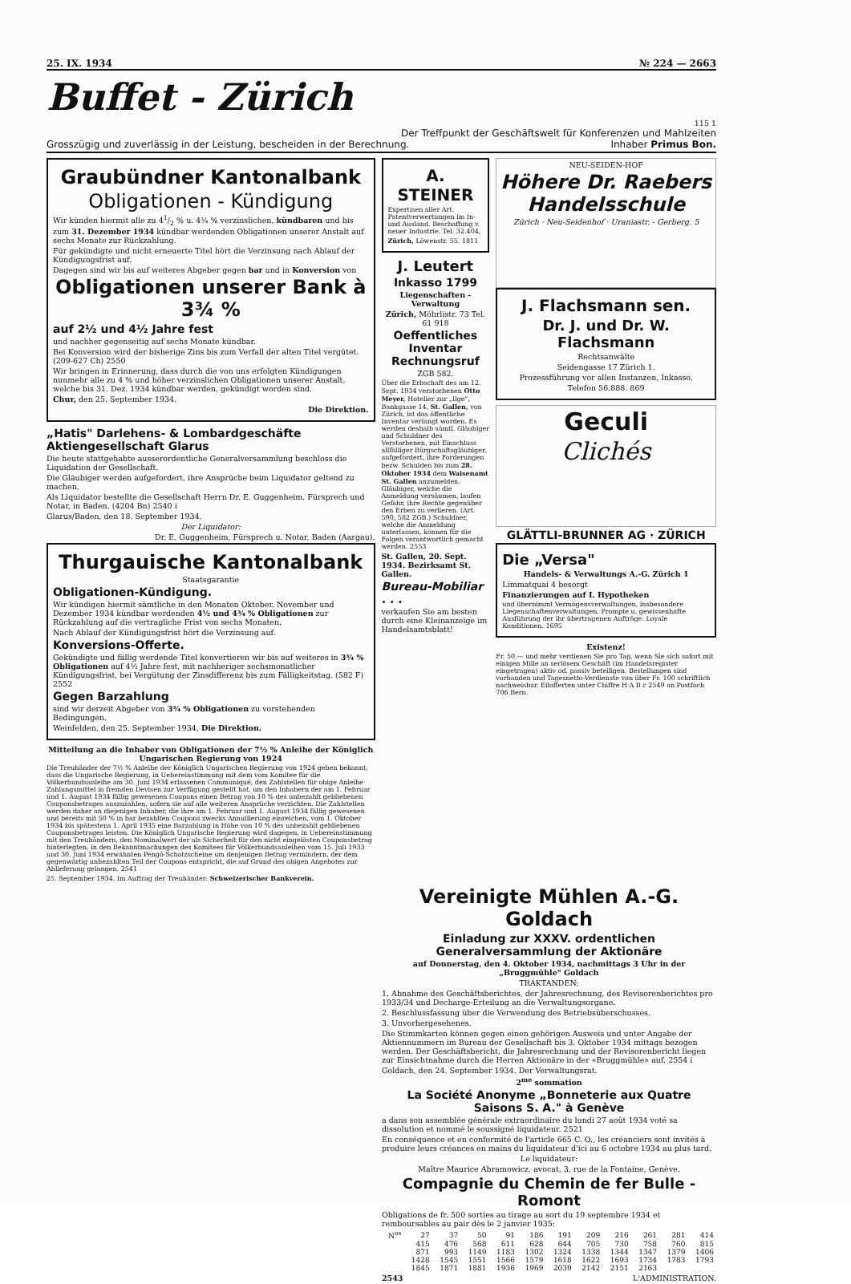25. IX. 1934 № 224 — 2663
Buffet - Zürich
115 1
Der Treffpunkt der Geschäftswelt für Konferenzen und Mahlzeiten
Grosszügig und zuverlässig in der Leistung, bescheiden in der Berechnung. Inhaber Primus Bon.
Graubündner Kantonalbank
Obligationen - Kündigung
Wir künden hiermit alle zu 41/2 % u. 4¾ % verzinslichen, kündbaren und bis zum 31. Dezember 1934 kündbar werdenden Obligationen unserer Anstalt auf sechs Monate zur Rückzahlung.
Für gekündigte und nicht erneuerte Titel hört die Verzinsung nach Ablauf der Kündigungsfrist auf.
Dagegen sind wir bis auf weiteres Abgeber gegen bar und in Konversion von
Obligationen unserer Bank à 3¾ %
auf 2½ und 4½ Jahre fest
und nachher gegenseitig auf sechs Monate kündbar.
Bei Konversion wird der bisherige Zins bis zum Verfall der alten Titel vergütet. (209-627 Ch) 2550
Wir bringen in Erinnerung, dass durch die von uns erfolgten Kündigungen nunmehr alle zu 4 % und höher verzinslichen Obligationen unserer Anstalt, welche bis 31. Dez. 1934 kündbar werden, gekündigt worden sind.
Chur, den 25. September 1934.
Die Direktion.
„Hatis" Darlehens- & Lombardgeschäfte Aktiengesellschaft Glarus
Die heute stattgehabte ausserordentliche Generalversammlung beschloss die Liquidation der Gesellschaft.
Die Gläubiger werden aufgefordert, ihre Ansprüche beim Liquidator geltend zu machen.
Als Liquidator bestellte die Gesellschaft Herrn Dr. E. Guggenheim, Fürsprech und Notar, in Baden. (4204 Bn) 2540 i
Glarus/Baden, den 18. September 1934.
Der Liquidator:
Dr. E. Guggenheim, Fürsprech u. Notar, Baden (Aargau).
Thurgauische Kantonalbank
Staatsgarantie
Obligationen-Kündigung.
Wir kündigen hiermit sämtliche in den Monaten Oktober, November und Dezember 1934 kündbar werdenden 4½ und 4¾ % Obligationen zur Rückzahlung auf die vertragliche Frist von sechs Monaten.
Nach Ablauf der Kündigungsfrist hört die Verzinsung auf.
Konversions-Offerte.
Gekündigte und fällig werdende Titel konvertieren wir bis auf weiteres in 3¾ % Obligationen auf 4½ Jahre fest, mit nachheriger sechsmonatlicher Kündigungsfrist, bei Vergütung der Zinsdifferenz bis zum Fälligkeitstag. (582 F) 2552
Gegen Barzahlung
sind wir derzeit Abgeber von 3¾ % Obligationen zu vorstehenden Bedingungen.
Weinfelden, den 25. September 1934. Die Direktion.
Mitteilung an die Inhaber von Obligationen der 7½ % Anleihe der Königlich Ungarischen Regierung von 1924
Die Treuhänder der 7½ % Anleihe der Königlich Ungarischen Regierung von 1924 geben bekannt, dass die Ungarische Regierung, in Uebereinstimmung mit dem vom Komitee für die Völkerbundsanleihe am 30. Juni 1934 erlassenen Communiqué, den Zahlstellen für obige Anleihe Zahlungsmittel in fremden Devisen zur Verfügung gestellt hat, um den Inhabern der am 1. Februar und 1. August 1934 fällig gewesenen Coupons einen Betrag von 10 % des unbezahlt gebliebenen Couponsbetrages auszuzahlen, sofern sie auf alle weiteren Ansprüche verzichten. Die Zahlstellen werden daher an diejenigen Inhaber, die ihre am 1. Februar und 1. August 1934 fällig gewesenen und bereits mit 50 % in bar bezahlten Coupons zwecks Annullierung einreichen, vom 1. Oktober 1934 bis spätestens 1. April 1935 eine Barzahlung in Höhe von 10 % des unbezahlt gebliebenen Couponsbetrages leisten. Die Königlich Ungarische Regierung wird dagegen, in Uebereinstimmung mit den Treuhändern, den Nominalwert der als Sicherheit für den nicht eingelösten Couponsbetrag hinterlegten, in den Bekanntmachungen des Komitees für Völkerbundsanleihen vom 15. Juli 1933 und 30. Juni 1934 erwähnten Pengö-Schatzscheine um denjenigen Betrag vermindern, der dem gegenwärtig unbezahlten Teil der Coupons entspricht, die auf Grund des obigen Angebotes zur Ablieferung gelangen. 2541
25. September 1934. Im Auftrag der Treuhänder: Schweizerischer Bankverein.
A. STEINER
Expertisen aller Art. Patentverwertungen im In- und Ausland. Beschaffung v. neuer Industrie. Tel. 32.404,
Zürich, Löwenstr. 55. 1811
J. Leutert
Inkasso 1799
Liegenschaften - Verwaltung
Zürich, Möhrlistr. 73 Tel. 61 918
Oeffentliches Inventar Rechnungsruf
ZGB 582.
Über die Erbschaft des am 12. Sept. 1934 verstorbenen Otto Meyer, Hotelier zur „Ilge", Bankgasse 14, St. Gallen, von Zürich, ist das öffentliche Inventar verlangt worden. Es werden deshalb sämtl. Gläubiger und Schuldner des Verstorbenen, mit Einschluss allfälliger Bürgschaftsgläubiger, aufgefordert, ihre Forderungen bezw. Schulden bis zum 28. Oktober 1934 dem Waisenamt St. Gallen anzumelden. Gläubiger, welche die Anmeldung versäumen, laufen Gefahr, ihre Rechte gegenüber den Erben zu verlieren. (Art. 590, 582 ZGB.) Schuldner, welche die Anmeldung unterlassen, können für die Folgen verantwortlich gemacht werden. 2553
St. Gallen, 20. Sept. 1934. Bezirksamt St. Gallen.
Bureau-Mobiliar . . .
verkaufen Sie am besten durch eine Kleinanzeige im Handelsamtsblatt!
NEU-SEIDEN-HOF
Höhere Dr. Raebers Handelsschule
Zürich · Neu-Seidenhof · Uraniastr. - Gerberg. 5
J. Flachsmann sen.
Dr. J. und Dr. W. Flachsmann
Rechtsanwälte
Seidengasse 17 Zürich 1.
Prozessführung vor allen Instanzen, Inkasso.
Telefon 56.888. 869
Geculi
Clichés
GLÄTTLI-BRUNNER AG · ZÜRICH
Die „Versa"
Handels- & Verwaltungs A.-G. Zürich 1
Limmatquai 4 besorgt
Finanzierungen auf I. Hypotheken
und übernimmt Vermögensverwaltungen, insbesondere Liegenschaftenverwaltungen. Prompte u. gewissenhafte Ausführung der ihr übertragenen Aufträge. Loyale Konditionen. 1695
Existenz!
Fr. 50.— und mehr verdienen Sie pro Tag, wenn Sie sich sofort mit einigen Mille an seriösem Geschäft (im Handelsregister eingetragen) aktiv od. passiv beteiligen. Bestellungen sind vorhanden und Tagesnetto-Verdienste von über Fr. 100 schriftlich nachweisbar. Eilofferten unter Chiffre H A B c 2549 an Postfach 706 Bern.
Vereinigte Mühlen A.-G. Goldach
Einladung zur XXXV. ordentlichen Generalversammlung der Aktionäre
auf Donnerstag, den 4. Oktober 1934, nachmittags 3 Uhr in der „Bruggmühle" Goldach
TRAKTANDEN:
1. Abnahme des Geschäftsberichtes, der Jahresrechnung, des Revisorenberichtes pro 1933/34 und Decharge-Erteilung an die Verwaltungsorgane.
2. Beschlussfassung über die Verwendung des Betriebsüberschusses.
3. Unvorhergesehenes.
Die Stimmkarten können gegen einen gehörigen Ausweis und unter Angabe der Aktiennummern im Bureau der Gesellschaft bis 3. Oktober 1934 mittags bezogen werden. Der Geschäftsbericht, die Jahresrechnung und der Revisorenbericht liegen zur Einsichtnahme durch die Herren Aktionäre in der «Bruggmühle» auf. 2554 i
Goldach, den 24. September 1934. Der Verwaltungsrat.
2<sup>me</sup> sommation
La Société Anonyme „Bonneterie aux Quatre Saisons S. A." à Genève
a dans son assemblée générale extraordinaire du lundi 27 août 1934 voté sa dissolution et nommé le soussigné liquidateur. 2521
En conséquence et en conformité de l'article 665 C. O., les créanciers sont invités à produire leurs créances en mains du liquidateur d'ici au 6 octobre 1934 au plus tard.
Le liquidateur:
Maître Maurice Abramowicz, avocat, 3, rue de la Fontaine, Genève.
Compagnie du Chemin de fer Bulle - Romont
Obligations de fr. 500 sorties au tirage au sort du 19 septembre 1934 et remboursables au pair dès le 2 janvier 1935:
| N<sup>os</sup> | 27 | 37 | 50 | 91 | 186 | 191 | 209 | 216 | 261 | 281 | 414 |
| | 415 | 476 | 568 | 611 | 628 | 644 | 705 | 730 | 758 | 760 | 815 |
| | 871 | 993 | 1149 | 1183 | 1302 | 1324 | 1338 | 1344 | 1347 | 1379 | 1406 |
| | 1428 | 1545 | 1551 | 1566 | 1579 | 1618 | 1622 | 1693 | 1734 | 1783 | 1793 |
| | 1845 | 1871 | 1881 | 1936 | 1969 | 2039 | 2142 | 2151 | 2163 | | |
2543 L'ADMINISTRATION.